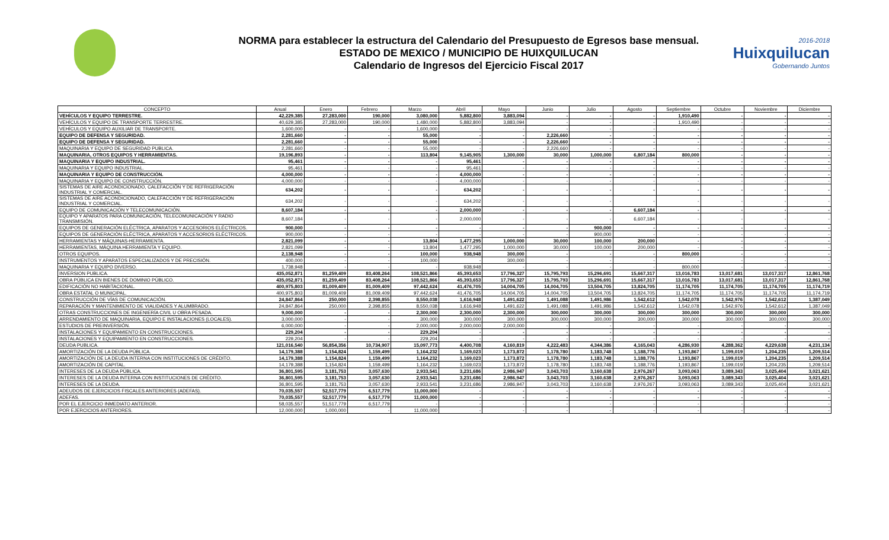NORMA para establecer la estructura del Calendario del Presupuesto de Egresos base mensual.
ESTADO DE MEXICO / MUNICIPIO DE HUIXQUILUCAN
Calendario de Ingresos del Ejercicio Fiscal 2017
2016-2018
Huixquilucan
Gobernando Juntos
| CONCEPTO | Anual | Enero | Febrero | Marzo | Abril | Mayo | Junio | Julio | Agosto | Septiembre | Octubre | Noviembre | Diciembre |
| --- | --- | --- | --- | --- | --- | --- | --- | --- | --- | --- | --- | --- | --- |
| VEHÍCULOS Y EQUIPO TERRESTRE. | 42,229,385 | 27,283,000 | 190,000 | 3,080,000 | 5,882,800 | 3,883,094 | - | - | - | 1,910,490 | - | - | - |
| VEHÍCULOS Y EQUIPO DE TRANSPORTE TERRESTRE. | 40,629,385 | 27,283,000 | 190,000 | 1,480,000 | 5,882,800 | 3,883,094 | - | - | - | 1,910,490 | - | - | - |
| VEHÍCULOS Y EQUIPO AUXILIAR DE TRANSPORTE. | 1,600,000 | - | - | 1,600,000 | - | - | - | - | - | - | - | - | - |
| EQUIPO DE DEFENSA Y SEGURIDAD. | 2,281,660 | - | - | 55,000 | - | - | 2,226,660 | - | - | - | - | - | - |
| EQUIPO DE DEFENSA Y SEGURIDAD. | 2,281,660 | - | - | 55,000 | - | - | 2,226,660 | - | - | - | - | - | - |
| MAQUINARIA Y EQUIPO DE SEGURIDAD PUBLICA. | 2,281,660 | - | - | 55,000 | - | - | 2,226,660 | - | - | - | - | - | - |
| MAQUINARIA, OTROS EQUIPOS Y HERRAMIENTAS. | 19,196,893 | - | - | 113,804 | 9,145,905 | 1,300,000 | 30,000 | 1,000,000 | 6,807,184 | 800,000 | - | - | - |
| MAQUINARIA Y EQUIPO INDUSTRIAL. | 95,461 | - | - | - | 95,461 | - | - | - | - | - | - | - | - |
| MAQUINARIA Y EQUIPO INDUSTRIAL. | 95,461 | - | - | - | 95,461 | - | - | - | - | - | - | - | - |
| MAQUINARIA Y EQUIPO DE CONSTRUCCIÓN. | 4,000,000 | - | - | - | 4,000,000 | - | - | - | - | - | - | - | - |
| MAQUINARIA Y EQUIPO DE CONSTRUCCIÓN. | 4,000,000 | - | - | - | 4,000,000 | - | - | - | - | - | - | - | - |
| SISTEMAS DE AIRE ACONDICIONADO, CALEFACCIÓN Y DE REFRIGERACIÓN INDUSTRIAL Y COMERCIAL. | 634,202 | - | - | - | 634,202 | - | - | - | - | - | - | - | - |
| SISTEMAS DE AIRE ACONDICIONADO, CALEFACCIÓN Y DE REFRIGERACIÓN INDUSTRIAL Y COMERCIAL. | 634,202 | - | - | - | 634,202 | - | - | - | - | - | - | - | - |
| EQUIPO DE COMUNICACIÓN Y TELECOMUNICACIÓN. | 8,607,184 | - | - | - | 2,000,000 | - | - | - | 6,607,184 | - | - | - | - |
| EQUIPO Y APARATOS PARA COMUNICACIÓN, TELECOMUNICACIÓN Y RADIO TRANSMISIÓN. | 8,607,184 | - | - | - | 2,000,000 | - | - | - | 6,607,184 | - | - | - | - |
| EQUIPOS DE GENERACIÓN ELÉCTRICA, APARATOS Y ACCESORIOS ELÉCTRICOS. | 900,000 | - | - | - | - | - | - | 900,000 | - | - | - | - | - |
| EQUIPOS DE GENERACIÓN ELÉCTRICA, APARATOS Y ACCESORIOS ELÉCTRICOS. | 900,000 | - | - | - | - | - | - | 900,000 | - | - | - | - | - |
| HERRAMIENTAS Y MÁQUINAS-HERRAMIENTA. | 2,821,099 | - | - | 13,804 | 1,477,295 | 1,000,000 | 30,000 | 100,000 | 200,000 | - | - | - | - |
| HERRAMIENTAS, MÁQUINA HERRAMIENTA Y EQUIPO. | 2,821,099 | - | - | 13,804 | 1,477,295 | 1,000,000 | 30,000 | 100,000 | 200,000 | - | - | - | - |
| OTROS EQUIPOS. | 2,138,948 | - | - | 100,000 | 938,948 | 300,000 | - | - | - | 800,000 | - | - | - |
| INSTRUMENTOS Y APARATOS ESPECIALIZADOS Y DE PRECISIÓN. | 400,000 | - | - | 100,000 | - | 300,000 | - | - | - | - | - | - | - |
| MAQUINARIA Y EQUIPO DIVERSO. | 1,738,948 | - | - | - | 938,948 | - | - | - | - | 800,000 | - | - | - |
| INVERSION PUBLICA. | 435,052,871 | 81,259,409 | 83,408,264 | 108,521,866 | 45,393,653 | 17,796,327 | 15,795,793 | 15,296,691 | 15,667,317 | 13,016,783 | 13,017,681 | 13,017,317 | 12,861,768 |
| OBRA PÚBLICA EN BIENES DE DOMINIO PÚBLICO. | 435,052,871 | 81,259,409 | 83,408,264 | 108,521,866 | 45,393,653 | 17,796,327 | 15,795,793 | 15,296,691 | 15,667,317 | 13,016,783 | 13,017,681 | 13,017,317 | 12,861,768 |
| EDIFICACIÓN NO HABITACIONAL. | 400,975,803 | 81,009,409 | 81,009,409 | 97,442,624 | 41,476,705 | 14,004,705 | 14,004,705 | 13,504,705 | 13,824,705 | 11,174,705 | 11,174,705 | 11,174,705 | 11,174,719 |
| OBRA ESTATAL O MUNICIPAL. | 400,975,803 | 81,009,409 | 81,009,409 | 97,442,624 | 41,476,705 | 14,004,705 | 14,004,705 | 13,504,705 | 13,824,705 | 11,174,705 | 11,174,705 | 11,174,705 | 11,174,719 |
| CONSTRUCCIÓN DE VÍAS DE COMUNICACIÓN. | 24,847,864 | 250,000 | 2,398,855 | 8,550,038 | 1,616,948 | 1,491,622 | 1,491,088 | 1,491,986 | 1,542,612 | 1,542,078 | 1,542,976 | 1,542,612 | 1,387,049 |
| REPARACIÓN Y MANTENIMIENTO DE VIALIDADES Y ALUMBRADO. | 24,847,864 | 250,000 | 2,398,855 | 8,550,038 | 1,616,948 | 1,491,622 | 1,491,088 | 1,491,986 | 1,542,612 | 1,542,078 | 1,542,976 | 1,542,612 | 1,387,049 |
| OTRAS CONSTRUCCIONES DE INGENIERÍA CIVIL U OBRA PESADA. | 9,000,000 | - | - | 2,300,000 | 2,300,000 | 2,300,000 | 300,000 | 300,000 | 300,000 | 300,000 | 300,000 | 300,000 | 300,000 |
| ARRENDAMIENTO DE MAQUINARIA, EQUIPO E INSTALACIONES (LOCALES). | 3,000,000 | - | - | 300,000 | 300,000 | 300,000 | 300,000 | 300,000 | 300,000 | 300,000 | 300,000 | 300,000 | 300,000 |
| ESTUDIOS DE PREINVERSIÓN. | 6,000,000 | - | - | 2,000,000 | 2,000,000 | 2,000,000 | - | - | - | - | - | - | - |
| INSTALACIONES Y EQUIPAMIENTO EN CONSTRUCCIONES. | 229,204 | - | - | 229,204 | - | - | - | - | - | - | - | - | - |
| INSTALACIONES Y EQUIPAMIENTO EN CONSTRUCCIONES. | 229,204 | - | - | 229,204 | - | - | - | - | - | - | - | - | - |
| DEUDA PUBLICA. | 121,016,540 | 56,854,356 | 10,734,907 | 15,097,773 | 4,400,708 | 4,160,819 | 4,222,483 | 4,344,386 | 4,165,043 | 4,286,930 | 4,288,362 | 4,229,638 | 4,231,134 |
| AMORTIZACIÓN DE LA DEUDA PÚBLICA. | 14,179,388 | 1,154,824 | 1,159,499 | 1,164,232 | 1,169,023 | 1,173,872 | 1,178,780 | 1,183,748 | 1,188,776 | 1,193,867 | 1,199,019 | 1,204,235 | 1,209,514 |
| AMORTIZACIÓN DE LA DEUDA INTERNA CON INSTITUCIONES DE CRÉDITO. | 14,179,388 | 1,154,824 | 1,159,499 | 1,164,232 | 1,169,023 | 1,173,872 | 1,178,780 | 1,183,748 | 1,188,776 | 1,193,867 | 1,199,019 | 1,204,235 | 1,209,514 |
| AMORTIZACIÓN DE CAPITAL. | 14,179,388 | 1,154,824 | 1,159,499 | 1,164,232 | 1,169,023 | 1,173,872 | 1,178,780 | 1,183,748 | 1,188,776 | 1,193,867 | 1,199,019 | 1,204,235 | 1,209,514 |
| INTERESES DE LA DEUDA PÚBLICA. | 36,801,595 | 3,181,753 | 3,057,630 | 2,933,541 | 3,231,686 | 2,986,947 | 3,043,703 | 3,160,638 | 2,976,267 | 3,093,063 | 3,089,343 | 3,025,404 | 3,021,621 |
| INTERESES DE LA DEUDA INTERNA CON INSTITUCIONES DE CRÉDITO. | 36,801,595 | 3,181,753 | 3,057,630 | 2,933,541 | 3,231,686 | 2,986,947 | 3,043,703 | 3,160,638 | 2,976,267 | 3,093,063 | 3,089,343 | 3,025,404 | 3,021,621 |
| INTERESES DE LA DEUDA. | 36,801,595 | 3,181,753 | 3,057,630 | 2,933,541 | 3,231,686 | 2,986,947 | 3,043,703 | 3,160,638 | 2,976,267 | 3,093,063 | 3,089,343 | 3,025,404 | 3,021,621 |
| ADEUDOS DE EJERCICIOS FISCALES ANTERIORES (ADEFAS). | 70,035,557 | 52,517,779 | 6,517,779 | 11,000,000 | - | - | - | - | - | - | - | - | - |
| ADEFAS. | 70,035,557 | 52,517,779 | 6,517,779 | 11,000,000 | - | - | - | - | - | - | - | - | - |
| POR EL EJERCICIO INMEDIATO ANTERIOR. | 58,035,557 | 51,517,779 | 6,517,779 | - | - | - | - | - | - | - | - | - | - |
| POR EJERCICIOS ANTERIORES. | 12,000,000 | 1,000,000 | - | 11,000,000 | - | - | - | - | - | - | - | - | - |